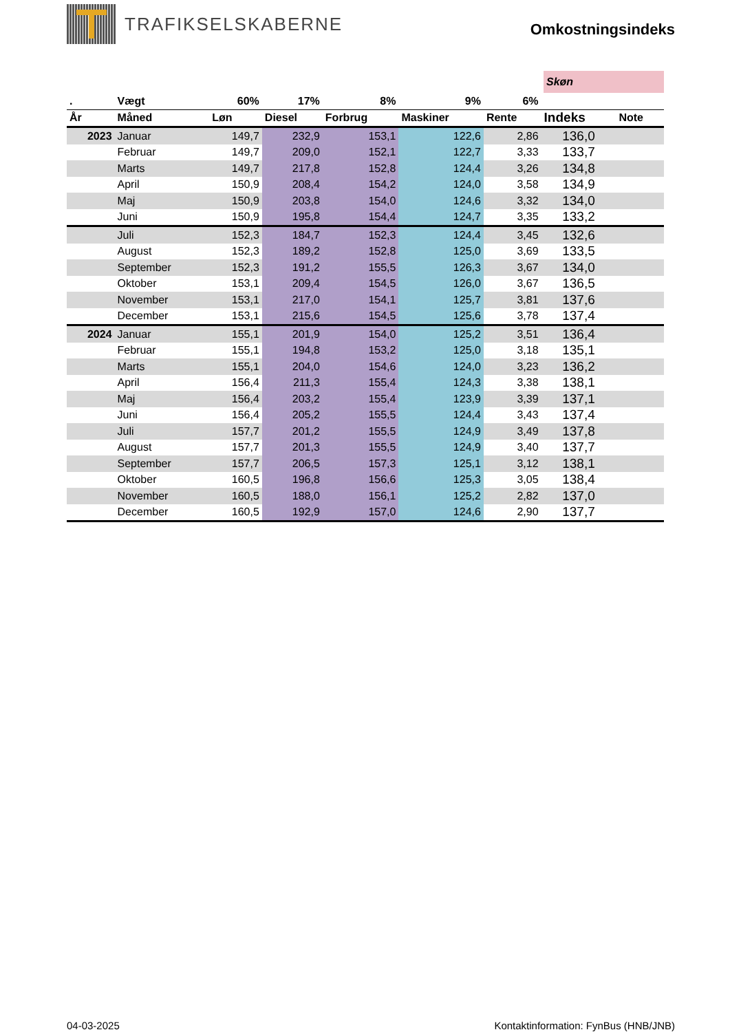TRAFIKSELSKABERNE
Omkostningsindeks
Skøn
| . | Vægt | 60% | 17% | 8% | 9% | 6% | | |
| --- | --- | --- | --- | --- | --- | --- | --- | --- |
| År | Måned | Løn | Diesel | Forbrug | Maskiner | Rente | Indeks | Note |
| 2023 | Januar | 149,7 | 232,9 | 153,1 | 122,6 | 2,86 | 136,0 | |
| | Februar | 149,7 | 209,0 | 152,1 | 122,7 | 3,33 | 133,7 | |
| | Marts | 149,7 | 217,8 | 152,8 | 124,4 | 3,26 | 134,8 | |
| | April | 150,9 | 208,4 | 154,2 | 124,0 | 3,58 | 134,9 | |
| | Maj | 150,9 | 203,8 | 154,0 | 124,6 | 3,32 | 134,0 | |
| | Juni | 150,9 | 195,8 | 154,4 | 124,7 | 3,35 | 133,2 | |
| | Juli | 152,3 | 184,7 | 152,3 | 124,4 | 3,45 | 132,6 | |
| | August | 152,3 | 189,2 | 152,8 | 125,0 | 3,69 | 133,5 | |
| | September | 152,3 | 191,2 | 155,5 | 126,3 | 3,67 | 134,0 | |
| | Oktober | 153,1 | 209,4 | 154,5 | 126,0 | 3,67 | 136,5 | |
| | November | 153,1 | 217,0 | 154,1 | 125,7 | 3,81 | 137,6 | |
| | December | 153,1 | 215,6 | 154,5 | 125,6 | 3,78 | 137,4 | |
| 2024 | Januar | 155,1 | 201,9 | 154,0 | 125,2 | 3,51 | 136,4 | |
| | Februar | 155,1 | 194,8 | 153,2 | 125,0 | 3,18 | 135,1 | |
| | Marts | 155,1 | 204,0 | 154,6 | 124,0 | 3,23 | 136,2 | |
| | April | 156,4 | 211,3 | 155,4 | 124,3 | 3,38 | 138,1 | |
| | Maj | 156,4 | 203,2 | 155,4 | 123,9 | 3,39 | 137,1 | |
| | Juni | 156,4 | 205,2 | 155,5 | 124,4 | 3,43 | 137,4 | |
| | Juli | 157,7 | 201,2 | 155,5 | 124,9 | 3,49 | 137,8 | |
| | August | 157,7 | 201,3 | 155,5 | 124,9 | 3,40 | 137,7 | |
| | September | 157,7 | 206,5 | 157,3 | 125,1 | 3,12 | 138,1 | |
| | Oktober | 160,5 | 196,8 | 156,6 | 125,3 | 3,05 | 138,4 | |
| | November | 160,5 | 188,0 | 156,1 | 125,2 | 2,82 | 137,0 | |
| | December | 160,5 | 192,9 | 157,0 | 124,6 | 2,90 | 137,7 | |
04-03-2025 Kontaktinformation: FynBus (HNB/JNB)